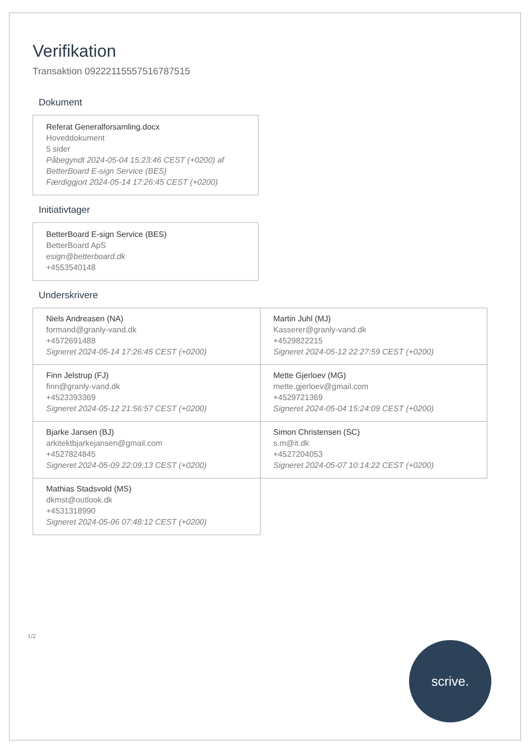Verifikation
Transaktion 09222115557516787515
Dokument
Referat Generalforsamling.docx
Hoveddokument
5 sider
Påbegyndt 2024-05-04 15:23:46 CEST (+0200) af BetterBoard E-sign Service (BES)
Færdiggjort 2024-05-14 17:26:45 CEST (+0200)
Initiativtager
BetterBoard E-sign Service (BES)
BetterBoard ApS
esign@betterboard.dk
+4553540148
Underskrivere
| Niels Andreasen (NA) formand@granly-vand.dk +4572691488 Signeret 2024-05-14 17:26:45 CEST (+0200) | Martin Juhl (MJ) Kasserer@granly-vand.dk +4529822215 Signeret 2024-05-12 22:27:59 CEST (+0200) |
| Finn Jelstrup (FJ) finn@granly-vand.dk +4523393369 Signeret 2024-05-12 21:56:57 CEST (+0200) | Mette Gjerloev (MG) mette.gjerloev@gmail.com +4529721369 Signeret 2024-05-04 15:24:09 CEST (+0200) |
| Bjarke Jansen (BJ) arkitektbjarkejansen@gmail.com +4527824845 Signeret 2024-05-09 22:09:13 CEST (+0200) | Simon Christensen (SC) s.m@it.dk +4527204053 Signeret 2024-05-07 10:14:22 CEST (+0200) |
| Mathias Stadsvold (MS) dkmst@outlook.dk +4531318990 Signeret 2024-05-06 07:48:12 CEST (+0200) | |
1/2
scrive.